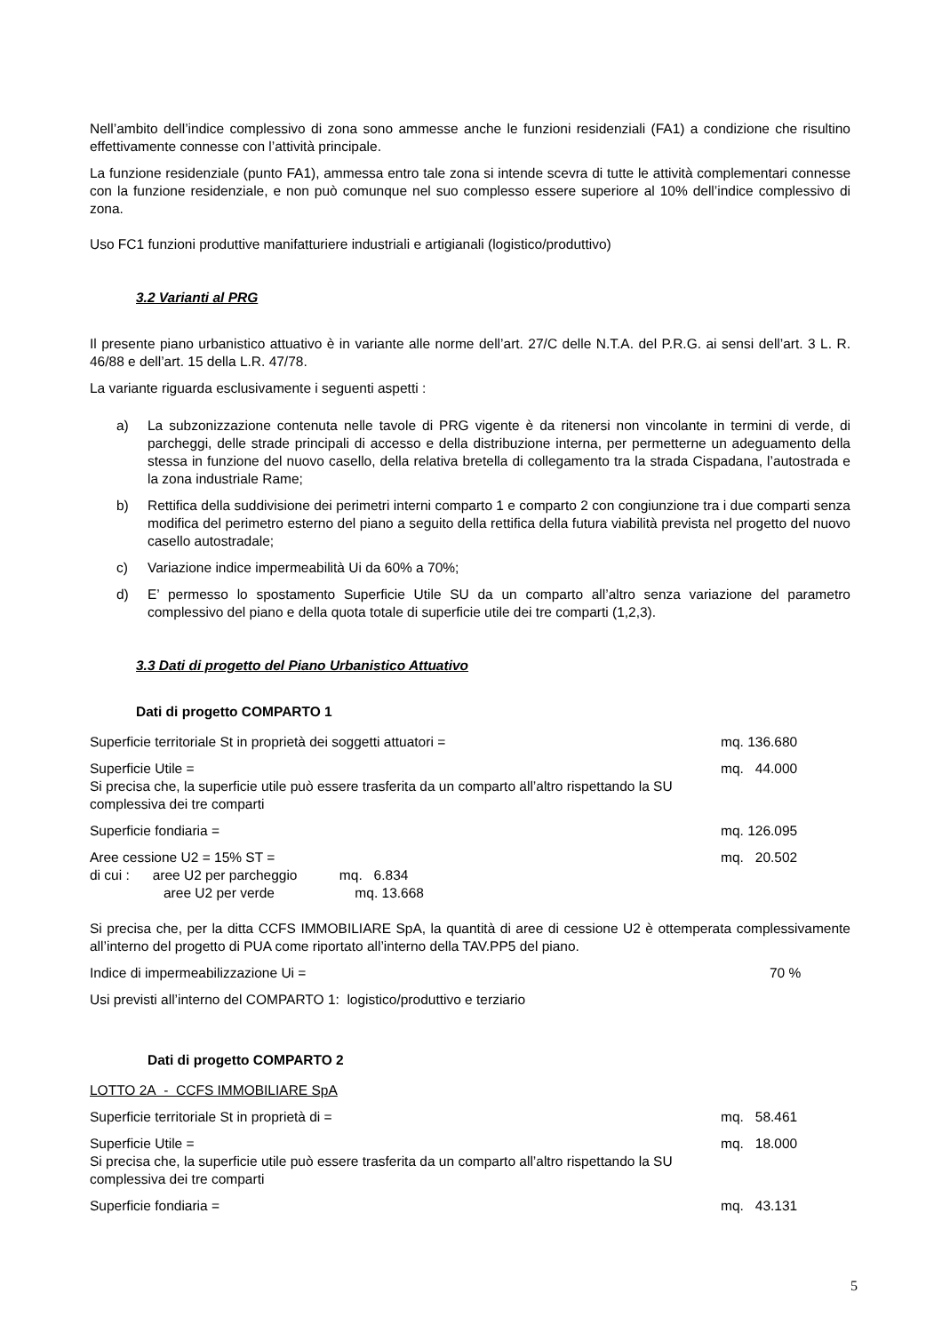Nell’ambito dell’indice complessivo di zona sono ammesse anche le funzioni residenziali (FA1) a condizione che risultino effettivamente connesse con l’attività principale.
La funzione residenziale (punto FA1), ammessa entro tale zona si intende scevra di tutte le attività complementari connesse con la funzione residenziale, e non può comunque nel suo complesso essere superiore al 10% dell’indice complessivo di zona.
Uso FC1 funzioni produttive manifatturiere industriali e artigianali (logistico/produttivo)
3.2 Varianti al PRG
Il presente piano urbanistico attuativo è in variante alle norme dell’art. 27/C delle N.T.A. del P.R.G. ai sensi dell’art. 3 L. R. 46/88 e dell’art. 15 della L.R. 47/78.
La variante riguarda esclusivamente i seguenti aspetti :
a) La subzonizzazione contenuta nelle tavole di PRG vigente è da ritenersi non vincolante in termini di verde, di parcheggi, delle strade principali di accesso e della distribuzione interna, per permetterne un adeguamento della stessa in funzione del nuovo casello, della relativa bretella di collegamento tra la strada Cispadana, l’autostrada e la zona industriale Rame;
b) Rettifica della suddivisione dei perimetri interni comparto 1 e comparto 2 con congiunzione tra i due comparti senza modifica del perimetro esterno del piano a seguito della rettifica della futura viabilità prevista nel progetto del nuovo casello autostradale;
c) Variazione indice impermeabilità Ui da 60% a 70%;
d) E’ permesso lo spostamento Superficie Utile SU da un comparto all’altro senza variazione del parametro complessivo del piano e della quota totale di superficie utile dei tre comparti (1,2,3).
3.3 Dati di progetto del Piano Urbanistico Attuativo
Dati di progetto COMPARTO 1
Superficie territoriale St in proprietà dei soggetti attuatori = mq. 136.680
Superficie Utile = mq. 44.000
Si precisa che, la superficie utile può essere trasferita da un comparto all’altro rispettando la SU
complessiva dei tre comparti
Superficie fondiaria = mq. 126.095
Aree cessione U2 = 15% ST = mq. 20.502
di cui : aree U2 per parcheggio mq. 6.834
aree U2 per verde mq. 13.668
Si precisa che, per la ditta CCFS IMMOBILIARE SpA, la quantità di aree di cessione U2 è ottemperata complessivamente all’interno del progetto di PUA come riportato all’interno della TAV.PP5 del piano.
Indice di impermeabilizzazione Ui = 70 %
Usi previsti all’interno del COMPARTO 1: logistico/produttivo e terziario
Dati di progetto COMPARTO 2
LOTTO 2A - CCFS IMMOBILIARE SpA
Superficie territoriale St in proprietà di = mq. 58.461
Superficie Utile = mq. 18.000
Si precisa che, la superficie utile può essere trasferita da un comparto all’altro rispettando la SU
complessiva dei tre comparti
Superficie fondiaria = mq. 43.131
5